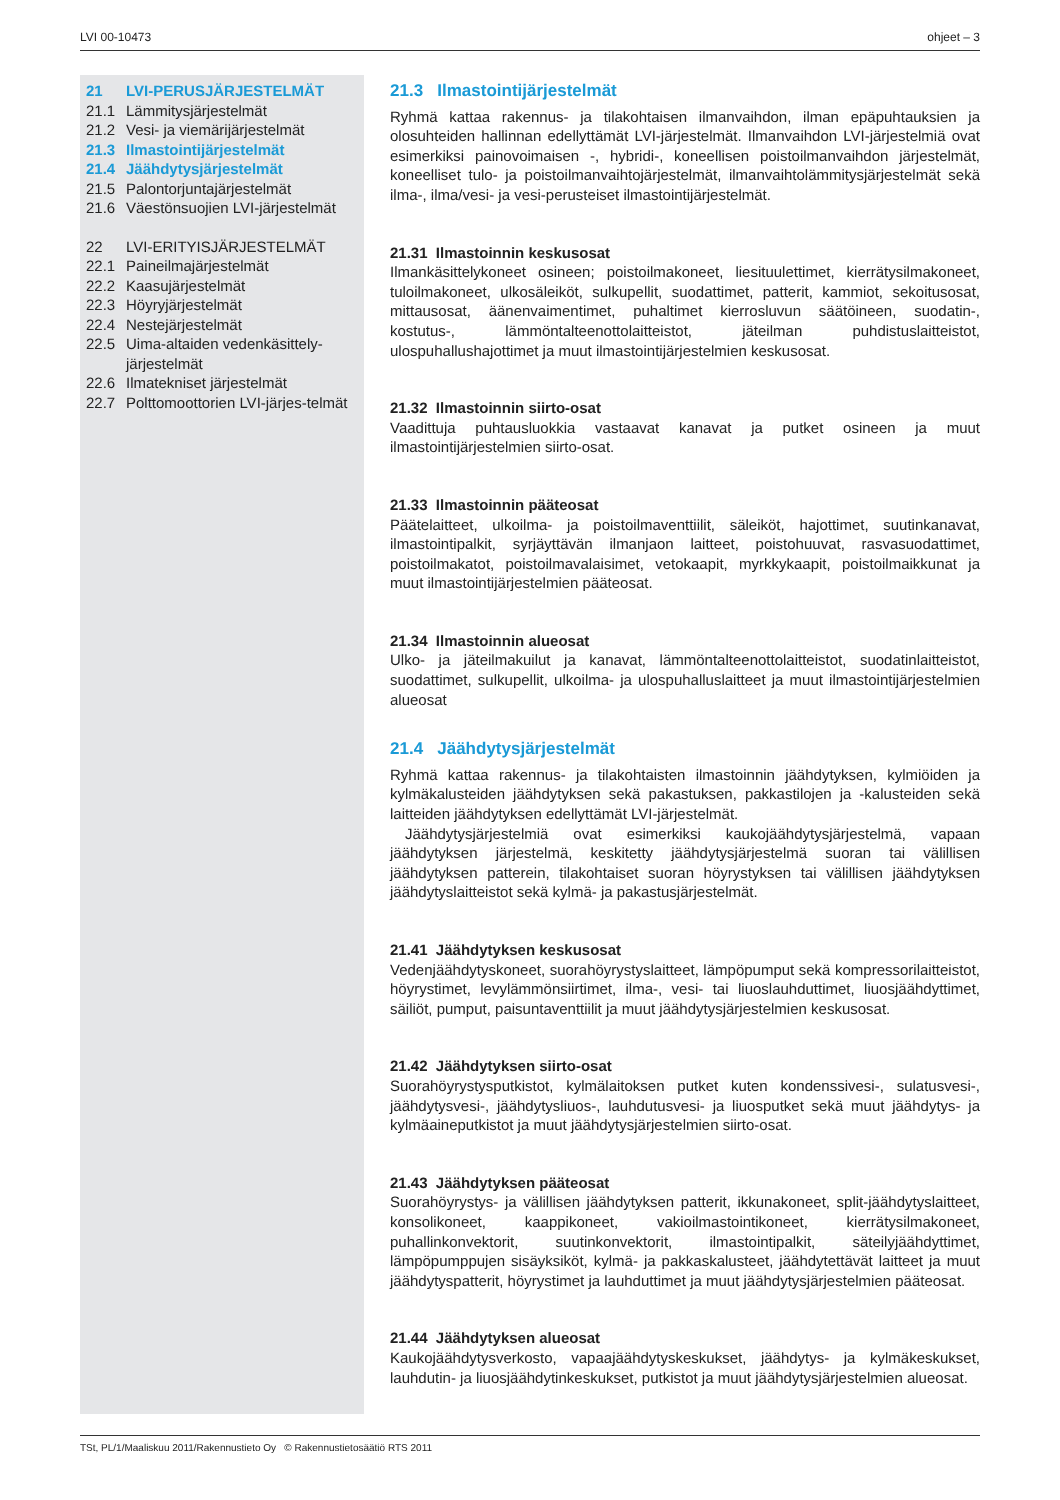LVI 00-10473 ohjeet – 3
21 LVI-PERUSJÄRJESTELMÄT
21.1 Lämmitysjärjestelmät
21.2 Vesi- ja viemärijärjestelmät
21.3 Ilmastointijärjestelmät
21.4 Jäähdytysjärjestelmät
21.5 Palontorjuntajärjestelmät
21.6 Väestönsuojien LVI-järjestelmät
22 LVI-ERITYISJÄRJESTELMÄT
22.1 Paineilmajärjestelmät
22.2 Kaasujärjestelmät
22.3 Höyryjärjestelmät
22.4 Nestejärjestelmät
22.5 Uima-altaiden vedenkäsittely-järjestelmät
22.6 Ilmatekniset järjestelmät
22.7 Polttomoottorien LVI-järjes-telmät
21.3 Ilmastointijärjestelmät
Ryhmä kattaa rakennus- ja tilakohtaisen ilmanvaihdon, ilman epäpuhtauksien ja olosuhteiden hallinnan edellyttämät LVI-järjestelmät. Ilmanvaihdon LVI-järjestelmiä ovat esimerkiksi painovoimaisen -, hybridi-, koneellisen poistoilmanvaihdon järjestelmät, koneelliset tulo- ja poistoilmanvaihtojärjestelmät, ilmanvaihtolämmitysjärjestelmät sekä ilma-, ilma/vesi- ja vesi-perusteiset ilmastointijärjestelmät.
21.31 Ilmastoinnin keskusosat
Ilmankäsittelykoneet osineen; poistoilmakoneet, liesituulettimet, kierrätysilmakoneet, tuloilmakoneet, ulkosäleiköt, sulkupellit, suodattimet, patterit, kammiot, sekoitusosat, mittausosat, äänenvaimentimet, puhaltimet kierrosluvun säätöineen, suodatin-, kostutus-, lämmöntalteenottolaitteistot, jäteilman puhdistuslaitteistot, ulospuhallushajottimet ja muut ilmastointijärjestelmien keskusosat.
21.32 Ilmastoinnin siirto-osat
Vaadittuja puhtausluokkia vastaavat kanavat ja putket osineen ja muut ilmastointijärjestelmien siirto-osat.
21.33 Ilmastoinnin pääteosat
Päätelaitteet, ulkoilma- ja poistoilmaventtiilit, säleiköt, hajottimet, suutinkanavat, ilmastointipalkit, syrjäyttävän ilmanjaon laitteet, poistohuuvat, rasvasuodattimet, poistoilmakatot, poistoilmavalaisimet, vetokaapit, myrkkykaapit, poistoilmaikkunat ja muut ilmastointijärjestelmien pääteosat.
21.34 Ilmastoinnin alueosat
Ulko- ja jäteilmakuilut ja kanavat, lämmöntalteenottolaitteistot, suodatinlaitteistot, suodattimet, sulkupellit, ulkoilma- ja ulospuhalluslaitteet ja muut ilmastointijärjestelmien alueosat
21.4 Jäähdytysjärjestelmät
Ryhmä kattaa rakennus- ja tilakohtaisten ilmastoinnin jäähdytyksen, kylmiöiden ja kylmäkalusteiden jäähdytyksen sekä pakastuksen, pakkastilojen ja -kalusteiden sekä laitteiden jäähdytyksen edellyttämät LVI-järjestelmät.
Jäähdytysjärjestelmiä ovat esimerkiksi kaukojäähdytysjärjestelmä, vapaan jäähdytyksen järjestelmä, keskitetty jäähdytysjärjestelmä suoran tai välillisen jäähdytyksen patterein, tilakohtaiset suoran höyrystyksen tai välillisen jäähdytyksen jäähdytyslaitteistot sekä kylmä- ja pakastusjärjestelmät.
21.41 Jäähdytyksen keskusosat
Vedenjäähdytyskoneet, suorahöyrystyslaitteet, lämpöpumput sekä kompressorilaitteistot, höyrystimet, levylämmönsiirtimet, ilma-, vesi- tai liuoslauhduttimet, liuosjäähdyttimet, säiliöt, pumput, paisuntaventtiilit ja muut jäähdytysjärjestelmien keskusosat.
21.42 Jäähdytyksen siirto-osat
Suorahöyrystysputkistot, kylmälaitoksen putket kuten kondenssivesi-, sulatusvesi-, jäähdytysvesi-, jäähdytysliuos-, lauhdutusvesi- ja liuosputket sekä muut jäähdytys- ja kylmäaineputkistot ja muut jäähdytysjärjestelmien siirto-osat.
21.43 Jäähdytyksen pääteosat
Suorahöyrystys- ja välillisen jäähdytyksen patterit, ikkunakoneet, split-jäähdytyslaitteet, konsolikoneet, kaappikoneet, vakioilmastointikoneet, kierrätysilmakoneet, puhallinkonvektorit, suutinkonvektorit, ilmastointipalkit, säteilyjäähdyttimet, lämpöpumppujen sisäyksiköt, kylmä- ja pakkaskalusteet, jäähdytettävät laitteet ja muut jäähdytyspatterit, höyrystimet ja lauhduttimet ja muut jäähdytysjärjestelmien pääteosat.
21.44 Jäähdytyksen alueosat
Kaukojäähdytysverkosto, vapaajäähdytyskeskukset, jäähdytys- ja kylmäkeskukset, lauhdutin- ja liuosjäähdytinkeskukset, putkistot ja muut jäähdytysjärjestelmien alueosat.
TSt, PL/1/Maaliskuu 2011/Rakennustieto Oy © Rakennustietosäätiö RTS 2011